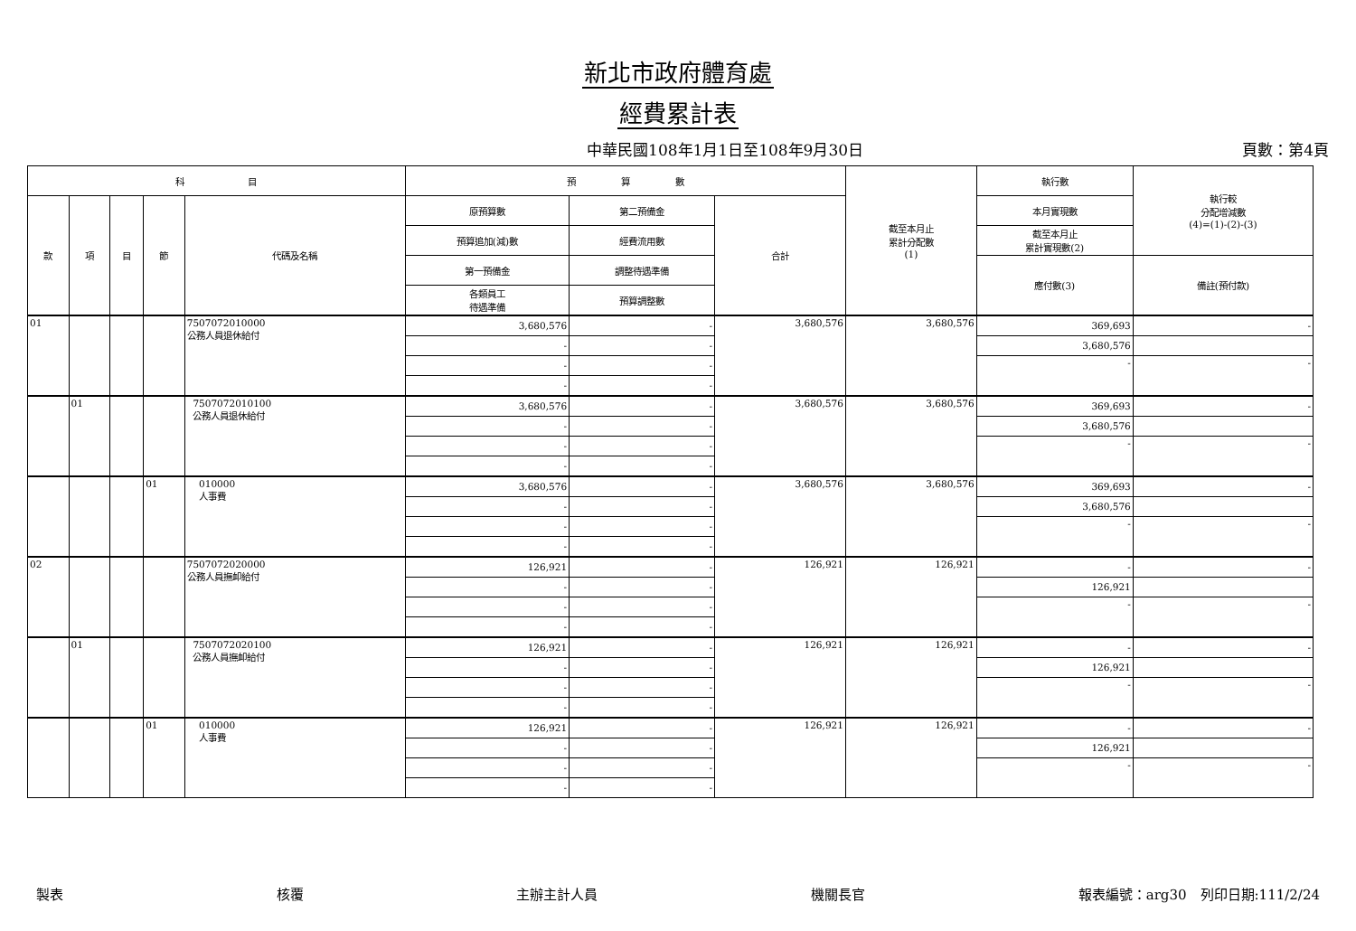新北市政府體育處
經費累計表
中華民國108年1月1日至108年9月30日 頁數：第4頁
| 科 目 | | | | | 預 算 數 | | | 截至本月止 累計分配數 (1) | 執行數 | 執行較 分配增減數 (4)=(1)-(2)-(3) |
| --- | --- | --- | --- | --- | --- | --- | --- | --- | --- | --- |
| 款 | 項 | 目 | 節 | 代碼及名稱 | 原預算數 | 第二預備金 | 合計 | | 本月實現數 | |
| | | | | | 預算追加(減)數 | 經費流用數 | | | 截至本月止 累計實現數(2) | |
| | | | | | 第一預備金 | 調整待遇準備 | | | 應付數(3) | 備註(預付款) |
| | | | | | 各類員工 待遇準備 | 預算調整數 | | | | |
| 01 | | | | 7507072010000 公務人員退休給付 | 3,680,576 | - | 3,680,576 | 3,680,576 | 369,693 | - |
| | | | | | - | - | | | 3,680,576 | |
| | | | | | - | - | | | - | - |
| | | | | | - | - | | | | |
| | 01 | | | 7507072010100 公務人員退休給付 | 3,680,576 | - | 3,680,576 | 3,680,576 | 369,693 | - |
| | | | | | - | - | | | 3,680,576 | |
| | | | | | - | - | | | - | - |
| | | | | | - | - | | | | |
| | | | 01 | 010000 人事費 | 3,680,576 | - | 3,680,576 | 3,680,576 | 369,693 | - |
| | | | | | - | - | | | 3,680,576 | |
| | | | | | - | - | | | - | - |
| | | | | | - | - | | | | |
| 02 | | | | 7507072020000 公務人員撫卹給付 | 126,921 | - | 126,921 | 126,921 | - | - |
| | | | | | - | - | | | 126,921 | |
| | | | | | - | - | | | - | - |
| | | | | | - | - | | | | |
| | 01 | | | 7507072020100 公務人員撫卹給付 | 126,921 | - | 126,921 | 126,921 | - | - |
| | | | | | - | - | | | 126,921 | |
| | | | | | - | - | | | - | - |
| | | | | | - | - | | | | |
| | | | 01 | 010000 人事費 | 126,921 | - | 126,921 | 126,921 | - | - |
| | | | | | - | - | | | 126,921 | |
| | | | | | - | - | | | - | - |
| | | | | | - | - | | | | |
製表 核覆 主辦主計人員 機關長官 報表編號：arg30　列印日期:111/2/24